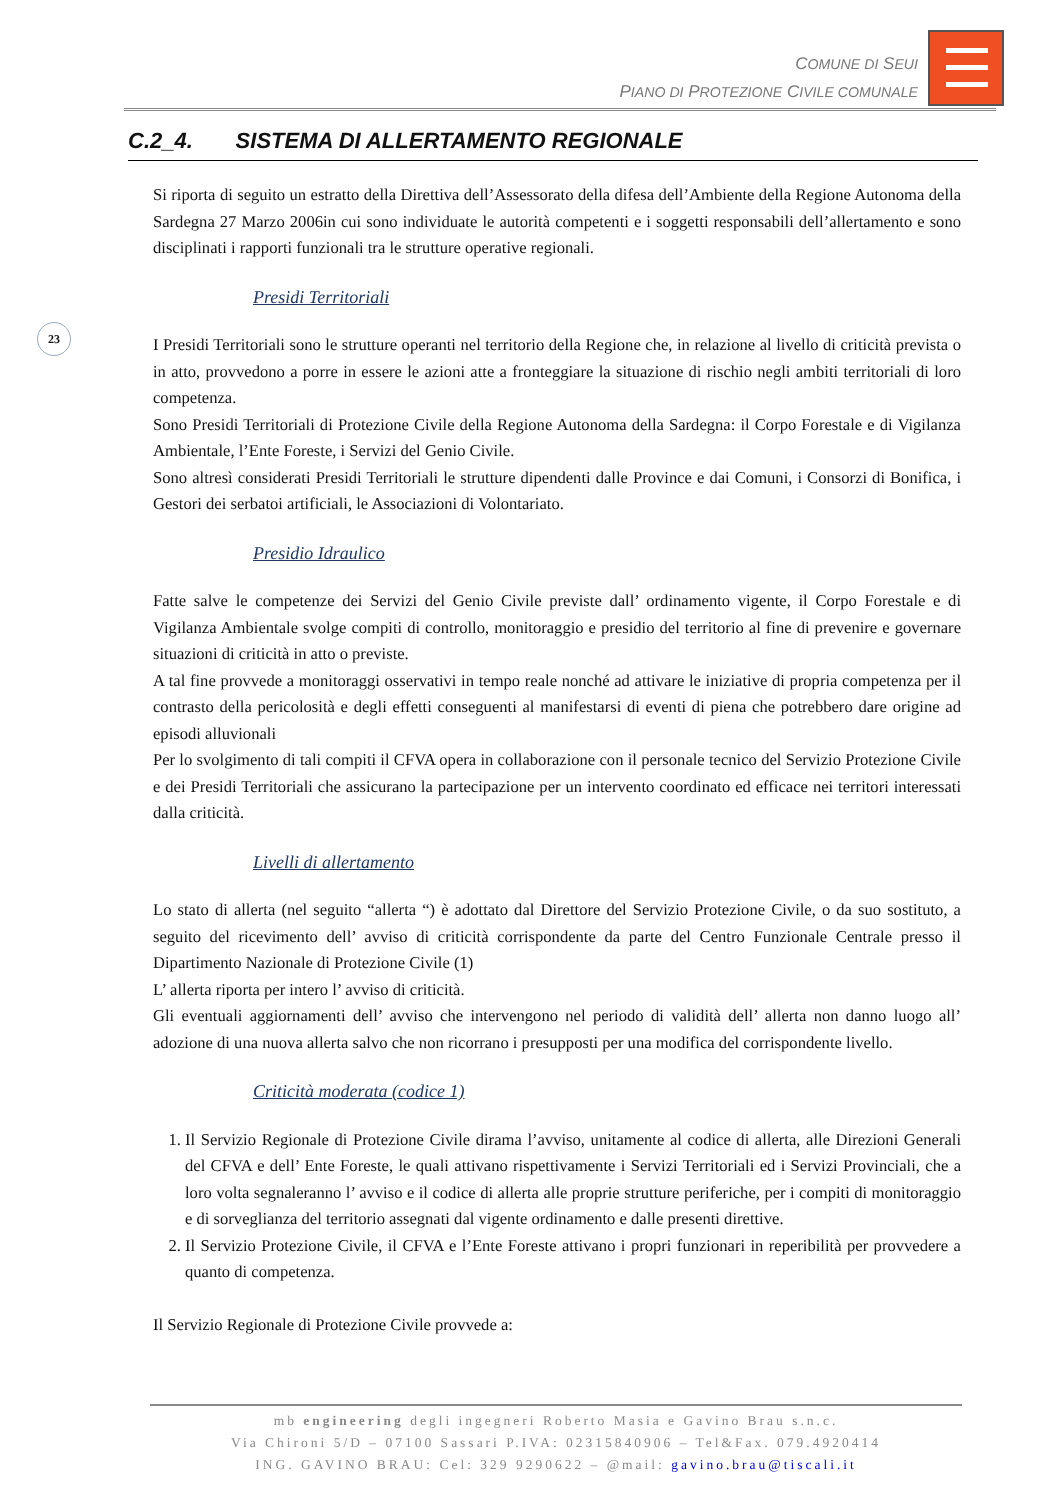COMUNE DI SEUI
PIANO DI PROTEZIONE CIVILE COMUNALE
C.2_4. SISTEMA DI ALLERTAMENTO REGIONALE
23
Si riporta di seguito un estratto della Direttiva dell’Assessorato della difesa dell’Ambiente della Regione Autonoma della Sardegna 27 Marzo 2006in cui sono individuate le autorità competenti e i soggetti responsabili dell’allertamento e sono disciplinati i rapporti funzionali tra le strutture operative regionali.
Presidi Territoriali
I Presidi Territoriali sono le strutture operanti nel territorio della Regione che, in relazione al livello di criticità prevista o in atto, provvedono a porre in essere le azioni atte a fronteggiare la situazione di rischio negli ambiti territoriali di loro competenza.
Sono Presidi Territoriali di Protezione Civile della Regione Autonoma della Sardegna: il Corpo Forestale e di Vigilanza Ambientale, l’Ente Foreste, i Servizi del Genio Civile.
Sono altresì considerati Presidi Territoriali le strutture dipendenti dalle Province e dai Comuni, i Consorzi di Bonifica, i Gestori dei serbatoi artificiali, le Associazioni di Volontariato.
Presidio Idraulico
Fatte salve le competenze dei Servizi del Genio Civile previste dall’ ordinamento vigente, il Corpo Forestale e di Vigilanza Ambientale svolge compiti di controllo, monitoraggio e presidio del territorio al fine di prevenire e governare situazioni di criticità in atto o previste.
A tal fine provvede a monitoraggi osservativi in tempo reale nonché ad attivare le iniziative di propria competenza per il contrasto della pericolosità e degli effetti conseguenti al manifestarsi di eventi di piena che potrebbero dare origine ad episodi alluvionali
Per lo svolgimento di tali compiti il CFVA opera in collaborazione con il personale tecnico del Servizio Protezione Civile e dei Presidi Territoriali che assicurano la partecipazione per un intervento coordinato ed efficace nei territori interessati dalla criticità.
Livelli di allertamento
Lo stato di allerta (nel seguito “allerta “) è adottato dal Direttore del Servizio Protezione Civile, o da suo sostituto, a seguito del ricevimento dell’ avviso di criticità corrispondente da parte del Centro Funzionale Centrale presso il Dipartimento Nazionale di Protezione Civile (1)
L’ allerta riporta per intero l’ avviso di criticità.
Gli eventuali aggiornamenti dell’ avviso che intervengono nel periodo di validità dell’ allerta non danno luogo all’ adozione di una nuova allerta salvo che non ricorrano i presupposti per una modifica del corrispondente livello.
Criticità moderata (codice 1)
1. Il Servizio Regionale di Protezione Civile dirama l’avviso, unitamente al codice di allerta, alle Direzioni Generali del CFVA e dell’ Ente Foreste, le quali attivano rispettivamente i Servizi Territoriali ed i Servizi Provinciali, che a loro volta segnaleranno l’ avviso e il codice di allerta alle proprie strutture periferiche, per i compiti di monitoraggio e di sorveglianza del territorio assegnati dal vigente ordinamento e dalle presenti direttive.
2. Il Servizio Protezione Civile, il CFVA e l’Ente Foreste attivano i propri funzionari in reperibilità per provvedere a quanto di competenza.
Il Servizio Regionale di Protezione Civile provvede a:
mb engineering degli ingegneri Roberto Masia e Gavino Brau s.n.c.
Via Chironi 5/D – 07100 Sassari P.IVA: 02315840906 – Tel&Fax. 079.4920414
ING. GAVINO BRAU: Cel: 329 9290622 – @mail: gavino.brau@tiscali.it